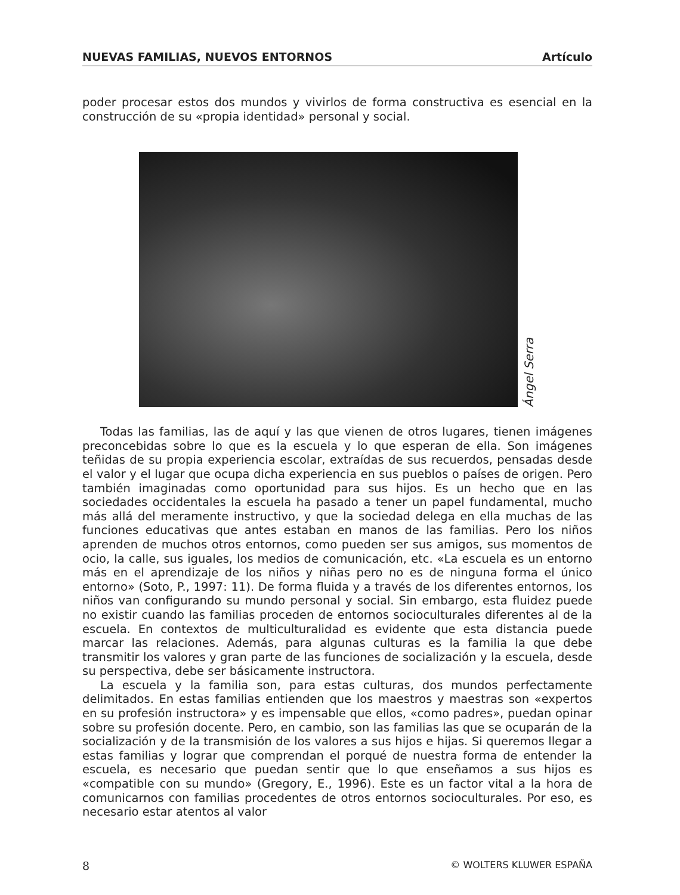NUEVAS FAMILIAS, NUEVOS ENTORNOS Artículo
poder procesar estos dos mundos y vivirlos de forma constructiva es esencial en la construcción de su «propia identidad» personal y social.
Ángel Serra
Todas las familias, las de aquí y las que vienen de otros lugares, tienen imágenes preconcebidas sobre lo que es la escuela y lo que esperan de ella. Son imágenes teñidas de su propia experiencia escolar, extraídas de sus recuerdos, pensadas desde el valor y el lugar que ocupa dicha experiencia en sus pueblos o países de origen. Pero también imaginadas como oportunidad para sus hijos. Es un hecho que en las sociedades occidentales la escuela ha pasado a tener un papel fundamental, mucho más allá del meramente instructivo, y que la sociedad delega en ella muchas de las funciones educativas que antes estaban en manos de las familias. Pero los niños aprenden de muchos otros entornos, como pueden ser sus amigos, sus momentos de ocio, la calle, sus iguales, los medios de comunicación, etc. «La escuela es un entorno más en el aprendizaje de los niños y niñas pero no es de ninguna forma el único entorno» (Soto, P., 1997: 11). De forma fluida y a través de los diferentes entornos, los niños van configurando su mundo personal y social. Sin embargo, esta fluidez puede no existir cuando las familias proceden de entornos socioculturales diferentes al de la escuela. En contextos de multiculturalidad es evidente que esta distancia puede marcar las relaciones. Además, para algunas culturas es la familia la que debe transmitir los valores y gran parte de las funciones de socialización y la escuela, desde su perspectiva, debe ser básicamente instructora.
La escuela y la familia son, para estas culturas, dos mundos perfectamente delimitados. En estas familias entienden que los maestros y maestras son «expertos en su profesión instructora» y es impensable que ellos, «como padres», puedan opinar sobre su profesión docente. Pero, en cambio, son las familias las que se ocuparán de la socialización y de la transmisión de los valores a sus hijos e hijas. Si queremos llegar a estas familias y lograr que comprendan el porqué de nuestra forma de entender la escuela, es necesario que puedan sentir que lo que enseñamos a sus hijos es «compatible con su mundo» (Gregory, E., 1996). Este es un factor vital a la hora de comunicarnos con familias procedentes de otros entornos socioculturales. Por eso, es necesario estar atentos al valor
8 © WOLTERS KLUWER ESPAÑA